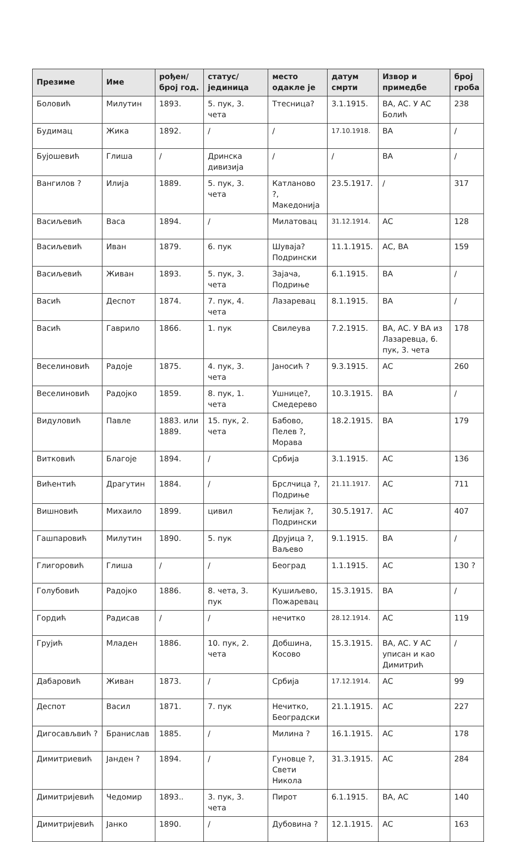| Презиме | Име | рођен/ број год. | статус/ јединица | место одакле је | датум смрти | Извор и примедбе | број гроба |
| --- | --- | --- | --- | --- | --- | --- | --- |
| Боловић | Милутин | 1893. | 5. пук, 3. чета | Ттесница? | 3.1.1915. | ВА, АС. У АС Болић | 238 |
| Будимац | Жика | 1892. | / | / | 17.10.1918. | ВА | / |
| Бујошевић | Глиша | / | Дринска дивизија | / | / | ВА | / |
| Вангилов ? | Илија | 1889. | 5. пук, 3. чета | Катланово ?, Македонија | 23.5.1917. | / | 317 |
| Васиљевић | Васа | 1894. | / | Милатовац | 31.12.1914. | АС | 128 |
| Васиљевић | Иван | 1879. | 6. пук | Шуваја? Подрински | 11.1.1915. | АС, ВА | 159 |
| Васиљевић | Живан | 1893. | 5. пук, 3. чета | Зајача, Подриње | 6.1.1915. | ВА | / |
| Васић | Деспот | 1874. | 7. пук, 4. чета | Лазаревац | 8.1.1915. | ВА | / |
| Васић | Гаврило | 1866. | 1. пук | Свилеува | 7.2.1915. | ВА, АС. У ВА из Лазаревца, 6. пук, 3. чета | 178 |
| Веселиновић | Радоје | 1875. | 4. пук, 3. чета | Јаносић ? | 9.3.1915. | АС | 260 |
| Веселиновић | Радојко | 1859. | 8. пук, 1. чета | Ушнице?, Смедерево | 10.3.1915. | ВА | / |
| Видуловић | Павле | 1883. или 1889. | 15. пук, 2. чета | Бабово, Пелев ?, Морава | 18.2.1915. | ВА | 179 |
| Витковић | Благоје | 1894. | / | Србија | 3.1.1915. | АС | 136 |
| Вићентић | Драгутин | 1884. | / | Брслчица ?, Подриње | 21.11.1917. | АС | 711 |
| Вишновић | Михаило | 1899. | цивил | Ћелијак ?, Подрински | 30.5.1917. | АС | 407 |
| Гашпаровић | Милутин | 1890. | 5. пук | Друјица ?, Ваљево | 9.1.1915. | ВА | / |
| Глигоровић | Глиша | / | / | Београд | 1.1.1915. | АС | 130 ? |
| Голубовић | Радојко | 1886. | 8. чета, 3. пук | Кушиљево, Пожаревац | 15.3.1915. | ВА | / |
| Гордић | Радисав | / | / | нечитко | 28.12.1914. | АС | 119 |
| Грујић | Младен | 1886. | 10. пук, 2. чета | Добшина, Косово | 15.3.1915. | ВА, АС. У АС уписан и као Димитрић | / |
| Дабаровић | Живан | 1873. | / | Србија | 17.12.1914. | АС | 99 |
| Деспот | Васил | 1871. | 7. пук | Нечитко, Београдски | 21.1.1915. | АС | 227 |
| Дигосављвић ? | Бранислав | 1885. | / | Милина ? | 16.1.1915. | АС | 178 |
| Димитриевић | Јанден ? | 1894. | / | Гуновце ?, Свети Никола | 31.3.1915. | АС | 284 |
| Димитријевић | Чедомир | 1893.. | 3. пук, 3. чета | Пирот | 6.1.1915. | ВА, АС | 140 |
| Димитријевић | Јанко | 1890. | / | Дубовина ? | 12.1.1915. | АС | 163 |